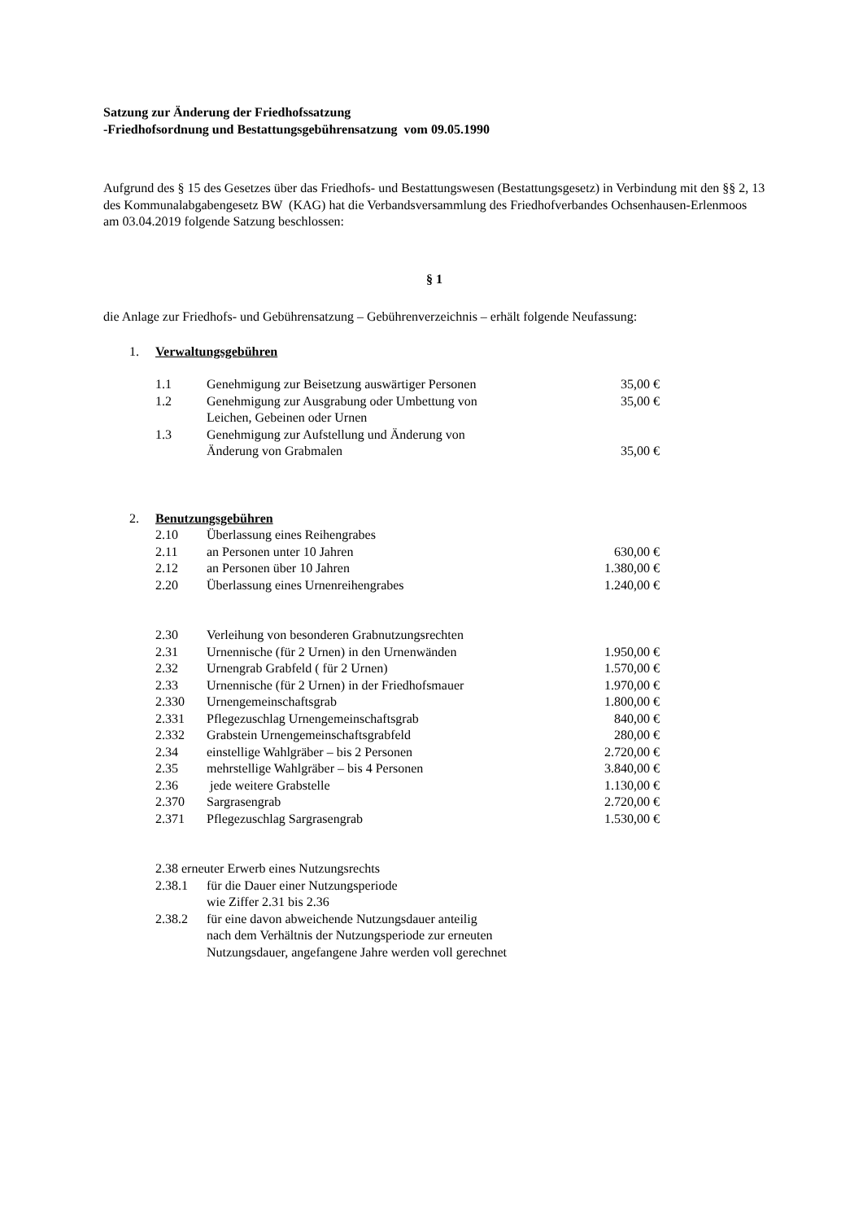Satzung zur Änderung der Friedhofssatzung
-Friedhofsordnung und Bestattungsgebührensatzung vom 09.05.1990
Aufgrund des § 15 des Gesetzes über das Friedhofs- und Bestattungswesen (Bestattungsgesetz) in Verbindung mit den §§ 2, 13 des Kommunalabgabengesetz BW (KAG) hat die Verbandsversammlung des Friedhofverbandes Ochsenhausen-Erlenmoos am 03.04.2019 folgende Satzung beschlossen:
§ 1
die Anlage zur Friedhofs- und Gebührensatzung – Gebührenverzeichnis – erhält folgende Neufassung:
1. Verwaltungsgebühren
| 1.1 | Genehmigung zur Beisetzung auswärtiger Personen | 35,00 € |
| 1.2 | Genehmigung zur Ausgrabung oder Umbettung von Leichen, Gebeinen oder Urnen | 35,00 € |
| 1.3 | Genehmigung zur Aufstellung und Änderung von Änderung von Grabmalen | 35,00 € |
2. Benutzungsgebühren
| 2.10 | Überlassung eines Reihengrabes | |
| 2.11 | an Personen unter 10 Jahren | 630,00 € |
| 2.12 | an Personen über 10 Jahren | 1.380,00 € |
| 2.20 | Überlassung eines Urnenreihengrabes | 1.240,00 € |
| 2.30 | Verleihung von besonderen Grabnutzungsrechten | |
| 2.31 | Urnennische (für 2 Urnen) in den Urnenwänden | 1.950,00 € |
| 2.32 | Urnengrab Grabfeld ( für 2 Urnen) | 1.570,00 € |
| 2.33 | Urnennische (für 2 Urnen) in der Friedhofsmauer | 1.970,00 € |
| 2.330 | Urnengemeinschaftsgrab | 1.800,00 € |
| 2.331 | Pflegezuschlag Urnengemeinschaftsgrab | 840,00 € |
| 2.332 | Grabstein Urnengemeinschaftsgrabfeld | 280,00 € |
| 2.34 | einstellige Wahlgräber – bis 2 Personen | 2.720,00 € |
| 2.35 | mehrstellige Wahlgräber – bis 4 Personen | 3.840,00 € |
| 2.36 | jede weitere Grabstelle | 1.130,00 € |
| 2.370 | Sargrasengrab | 2.720,00 € |
| 2.371 | Pflegezuschlag Sargrasengrab | 1.530,00 € |
2.38 erneuter Erwerb eines Nutzungsrechts
| 2.38.1 | für die Dauer einer Nutzungsperiode wie Ziffer 2.31 bis 2.36 |
| 2.38.2 | für eine davon abweichende Nutzungsdauer anteilig nach dem Verhältnis der Nutzungsperiode zur erneuten Nutzungsdauer, angefangene Jahre werden voll gerechnet |